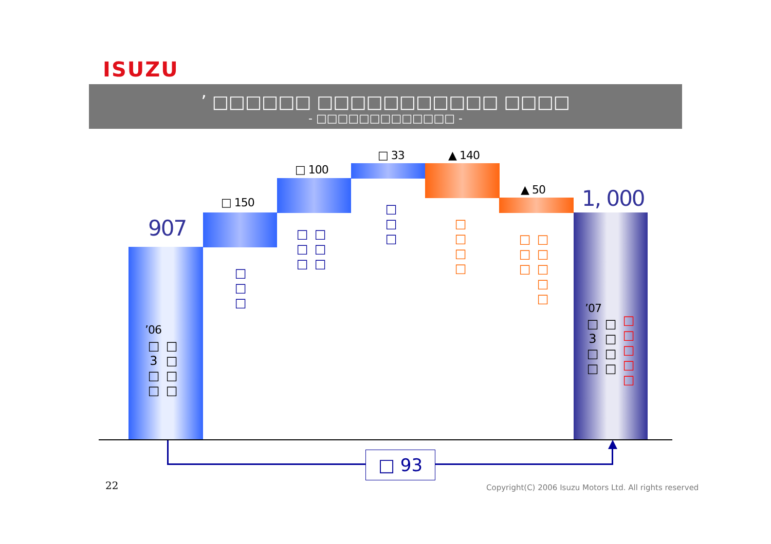ISUZU
’ □□□□□□ □□□□□□□□□□□ □□□□
- □□□□□□□□□□□□□ -
907
1, 000
□ 150
□ 100
□ 33 ▲ 140
▲ 50
□
□
□
□
□
□
□
□
□
□
□
□
□
□
□
□
□
□
□
□
□
□
□
□
’06
□
3
□
□
□
□
□
□
’07
□
3
□
□
□
□
□
□
□
□
□
□
□
□ 93
22
Copyright(C) 2006 Isuzu Motors Ltd. All rights reserved